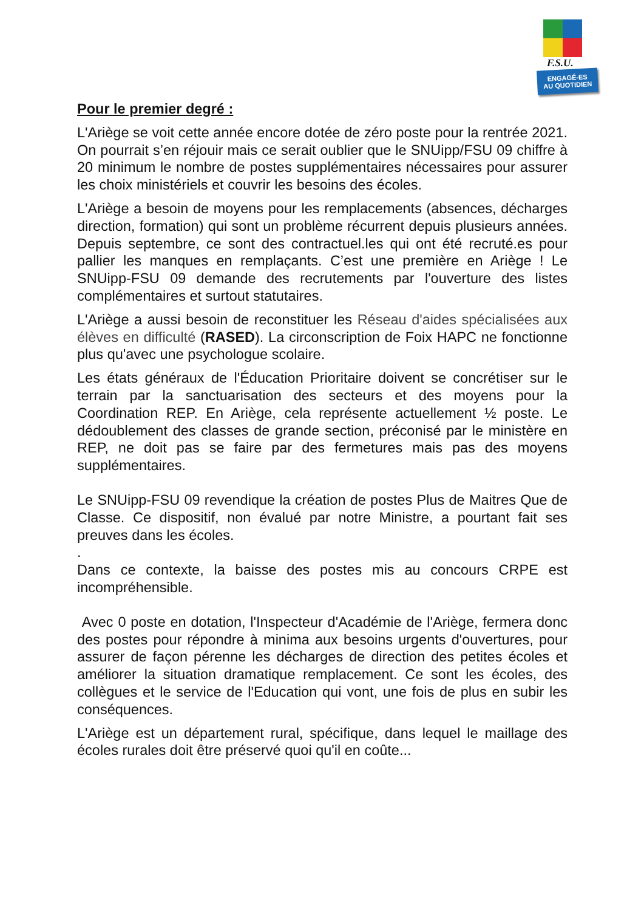F.S.U.
ENGAGÉ-ES
AU QUOTIDIEN
Pour le premier degré :
L'Ariège se voit cette année encore dotée de zéro poste pour la rentrée 2021. On pourrait s’en réjouir mais ce serait oublier que le SNUipp/FSU 09 chiffre à 20 minimum le nombre de postes supplémentaires nécessaires pour assurer les choix ministériels et couvrir les besoins des écoles.
L'Ariège a besoin de moyens pour les remplacements (absences, décharges direction, formation) qui sont un problème récurrent depuis plusieurs années. Depuis septembre, ce sont des contractuel.les qui ont été recruté.es pour pallier les manques en remplaçants. C’est une première en Ariège ! Le SNUipp-FSU 09 demande des recrutements par l'ouverture des listes complémentaires et surtout statutaires.
L'Ariège a aussi besoin de reconstituer les Réseau d'aides spécialisées aux élèves en difficulté (RASED). La circonscription de Foix HAPC ne fonctionne plus qu'avec une psychologue scolaire.
Les états généraux de l'Éducation Prioritaire doivent se concrétiser sur le terrain par la sanctuarisation des secteurs et des moyens pour la Coordination REP. En Ariège, cela représente actuellement ½ poste. Le dédoublement des classes de grande section, préconisé par le ministère en REP, ne doit pas se faire par des fermetures mais pas des moyens supplémentaires.
Le SNUipp-FSU 09 revendique la création de postes Plus de Maitres Que de Classe. Ce dispositif, non évalué par notre Ministre, a pourtant fait ses preuves dans les écoles.
.
Dans ce contexte, la baisse des postes mis au concours CRPE est incompréhensible.
Avec 0 poste en dotation, l'Inspecteur d'Académie de l'Ariège, fermera donc des postes pour répondre à minima aux besoins urgents d'ouvertures, pour assurer de façon pérenne les décharges de direction des petites écoles et améliorer la situation dramatique remplacement. Ce sont les écoles, des collègues et le service de l'Education qui vont, une fois de plus en subir les conséquences.
L'Ariège est un département rural, spécifique, dans lequel le maillage des écoles rurales doit être préservé quoi qu'il en coûte...